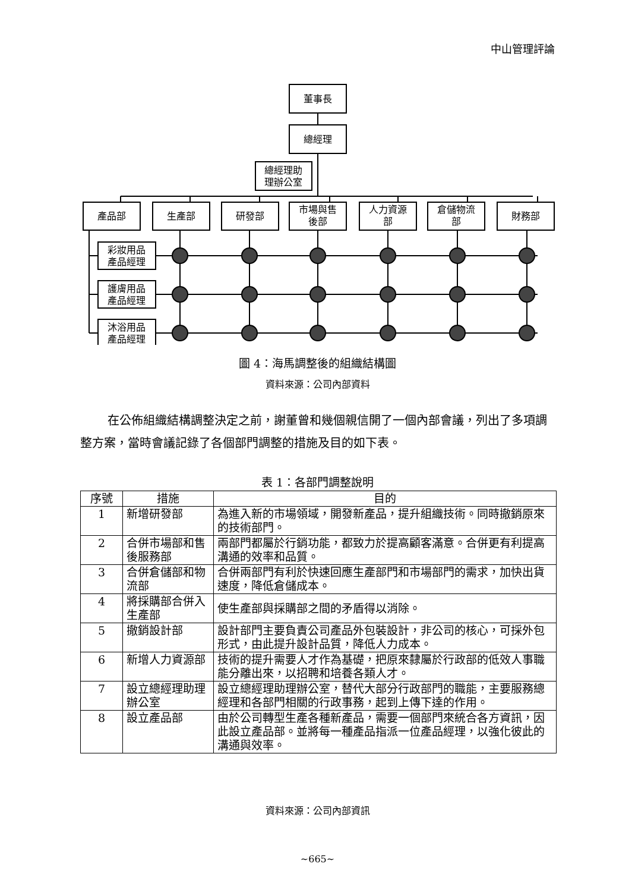中山管理評論
董事長
總經理
總經理助
理辦公室
產品部
生產部
研發部
市場與售
後部
人力資源
部
倉儲物流
部
財務部
彩妝用品
產品經理
護膚用品
產品經理
沐浴用品
產品經理
圖 4：海馬調整後的組織結構圖
資料來源：公司內部資料
在公佈組織結構調整決定之前，謝董曾和幾個親信開了一個內部會議，列出了多項調整方案，當時會議記錄了各個部門調整的措施及目的如下表。
表 1：各部門調整說明
| 序號 | 措施 | 目的 |
| --- | --- | --- |
| 1 | 新增研發部 | 為進入新的市場領域，開發新產品，提升組織技術。同時撤銷原來的技術部門。 |
| 2 | 合併市場部和售後服務部 | 兩部門都屬於行銷功能，都致力於提高顧客滿意。合併更有利提高溝通的效率和品質。 |
| 3 | 合併倉儲部和物流部 | 合併兩部門有利於快速回應生產部門和市場部門的需求，加快出貨速度，降低倉儲成本。 |
| 4 | 將採購部合併入生產部 | 使生產部與採購部之間的矛盾得以消除。 |
| 5 | 撤銷設計部 | 設計部門主要負責公司產品外包裝設計，非公司的核心，可採外包形式，由此提升設計品質，降低人力成本。 |
| 6 | 新增人力資源部 | 技術的提升需要人才作為基礎，把原來隸屬於行政部的低效人事職能分離出來，以招聘和培養各類人才。 |
| 7 | 設立總經理助理辦公室 | 設立總經理助理辦公室，替代大部分行政部門的職能，主要服務總經理和各部門相關的行政事務，起到上傳下達的作用。 |
| 8 | 設立產品部 | 由於公司轉型生產各種新產品，需要一個部門來統合各方資訊，因此設立產品部。並將每一種產品指派一位產品經理，以強化彼此的溝通與效率。 |
資料來源：公司內部資訊
~665~